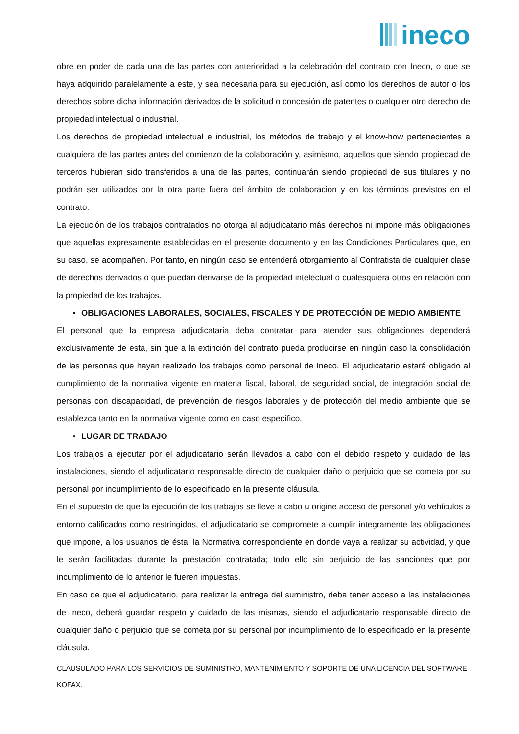ineco
obre en poder de cada una de las partes con anterioridad a la celebración del contrato con Ineco, o que se haya adquirido paralelamente a este, y sea necesaria para su ejecución, así como los derechos de autor o los derechos sobre dicha información derivados de la solicitud o concesión de patentes o cualquier otro derecho de propiedad intelectual o industrial.
Los derechos de propiedad intelectual e industrial, los métodos de trabajo y el know-how pertenecientes a cualquiera de las partes antes del comienzo de la colaboración y, asimismo, aquellos que siendo propiedad de terceros hubieran sido transferidos a una de las partes, continuarán siendo propiedad de sus titulares y no podrán ser utilizados por la otra parte fuera del ámbito de colaboración y en los términos previstos en el contrato.
La ejecución de los trabajos contratados no otorga al adjudicatario más derechos ni impone más obligaciones que aquellas expresamente establecidas en el presente documento y en las Condiciones Particulares que, en su caso, se acompañen. Por tanto, en ningún caso se entenderá otorgamiento al Contratista de cualquier clase de derechos derivados o que puedan derivarse de la propiedad intelectual o cualesquiera otros en relación con la propiedad de los trabajos.
OBLIGACIONES LABORALES, SOCIALES, FISCALES Y DE PROTECCIÓN DE MEDIO AMBIENTE
El personal que la empresa adjudicataria deba contratar para atender sus obligaciones dependerá exclusivamente de esta, sin que a la extinción del contrato pueda producirse en ningún caso la consolidación de las personas que hayan realizado los trabajos como personal de Ineco. El adjudicatario estará obligado al cumplimiento de la normativa vigente en materia fiscal, laboral, de seguridad social, de integración social de personas con discapacidad, de prevención de riesgos laborales y de protección del medio ambiente que se establezca tanto en la normativa vigente como en caso específico.
LUGAR DE TRABAJO
Los trabajos a ejecutar por el adjudicatario serán llevados a cabo con el debido respeto y cuidado de las instalaciones, siendo el adjudicatario responsable directo de cualquier daño o perjuicio que se cometa por su personal por incumplimiento de lo especificado en la presente cláusula.
En el supuesto de que la ejecución de los trabajos se lleve a cabo u origine acceso de personal y/o vehículos a entorno calificados como restringidos, el adjudicatario se compromete a cumplir íntegramente las obligaciones que impone, a los usuarios de ésta, la Normativa correspondiente en donde vaya a realizar su actividad, y que le serán facilitadas durante la prestación contratada; todo ello sin perjuicio de las sanciones que por incumplimiento de lo anterior le fueren impuestas.
En caso de que el adjudicatario, para realizar la entrega del suministro, deba tener acceso a las instalaciones de Ineco, deberá guardar respeto y cuidado de las mismas, siendo el adjudicatario responsable directo de cualquier daño o perjuicio que se cometa por su personal por incumplimiento de lo especificado en la presente cláusula.
CLAUSULADO PARA LOS SERVICIOS DE SUMINISTRO, MANTENIMIENTO Y SOPORTE DE UNA LICENCIA DEL SOFTWARE KOFAX.